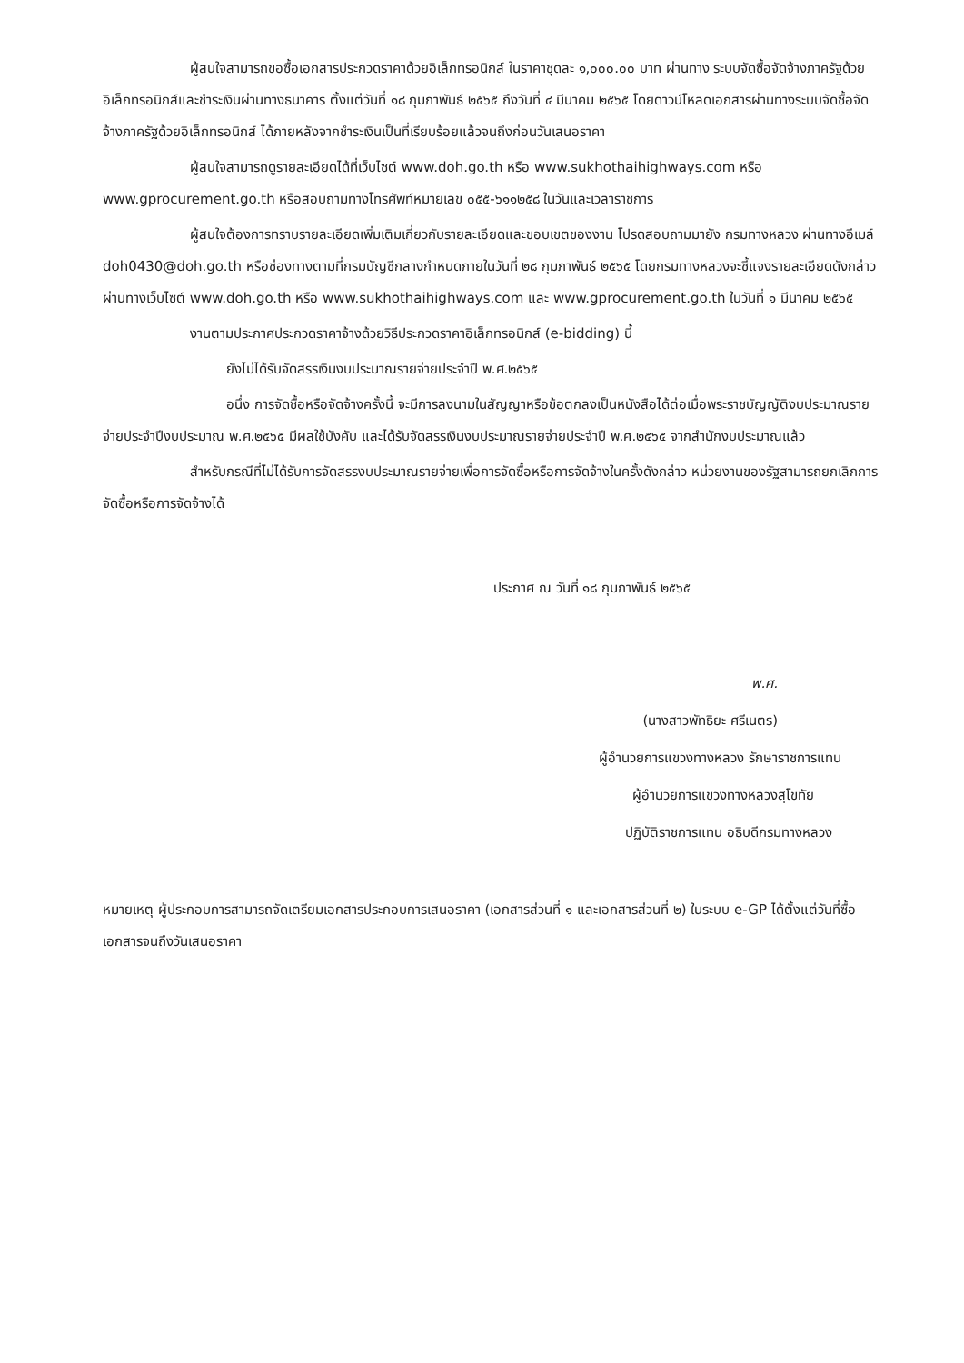ผู้สนใจสามารถขอซื้อเอกสารประกวดราคาด้วยอิเล็กทรอนิกส์ ในราคาชุดละ ๑,๐๐๐.๐๐ บาท ผ่านทาง ระบบจัดซื้อจัดจ้างภาครัฐด้วยอิเล็กทรอนิกส์และชำระเงินผ่านทางธนาคาร ตั้งแต่วันที่ ๑๘ กุมภาพันธ์ ๒๕๖๕ ถึงวันที่ ๔ มีนาคม ๒๕๖๕ โดยดาวน์โหลดเอกสารผ่านทางระบบจัดซื้อจัดจ้างภาครัฐด้วยอิเล็กทรอนิกส์ ได้ภายหลังจากชำระเงินเป็นที่เรียบร้อยแล้วจนถึงก่อนวันเสนอราคา
ผู้สนใจสามารถดูรายละเอียดได้ที่เว็บไซต์ www.doh.go.th หรือ www.sukhothaihighways.com หรือ www.gprocurement.go.th หรือสอบถามทางโทรศัพท์หมายเลข ๐๕๕-๖๑๑๒๕๘ ในวันและเวลาราชการ
ผู้สนใจต้องการทราบรายละเอียดเพิ่มเติมเกี่ยวกับรายละเอียดและขอบเขตของงาน โปรดสอบถามมายัง กรมทางหลวง ผ่านทางอีเมล์ doh0430@doh.go.th หรือช่องทางตามที่กรมบัญชีกลางกำหนดภายในวันที่ ๒๘ กุมภาพันธ์ ๒๕๖๕ โดยกรมทางหลวงจะชี้แจงรายละเอียดดังกล่าวผ่านทางเว็บไซต์ www.doh.go.th หรือ www.sukhothaihighways.com และ www.gprocurement.go.th ในวันที่ ๑ มีนาคม ๒๕๖๕
งานตามประกาศประกวดราคาจ้างด้วยวิธีประกวดราคาอิเล็กทรอนิกส์ (e-bidding) นี้
ยังไม่ได้รับจัดสรรเงินงบประมาณรายจ่ายประจำปี พ.ศ.๒๕๖๕
อนึ่ง การจัดซื้อหรือจัดจ้างครั้งนี้ จะมีการลงนามในสัญญาหรือข้อตกลงเป็นหนังสือได้ต่อเมื่อพระราชบัญญัติงบประมาณรายจ่ายประจำปีงบประมาณ พ.ศ.๒๕๖๕ มีผลใช้บังคับ และได้รับจัดสรรเงินงบประมาณรายจ่ายประจำปี พ.ศ.๒๕๖๕ จากสำนักงบประมาณแล้ว
สำหรับกรณีที่ไม่ได้รับการจัดสรรงบประมาณรายจ่ายเพื่อการจัดซื้อหรือการจัดจ้างในครั้งดังกล่าว หน่วยงานของรัฐสามารถยกเลิกการจัดซื้อหรือการจัดจ้างได้
ประกาศ ณ วันที่ ๑๘ กุมภาพันธ์ ๒๕๖๕
พ.ศ.
(นางสาวพัทธิยะ ศรีเนตร)
ผู้อำนวยการแขวงทางหลวง รักษาราชการแทน
ผู้อำนวยการแขวงทางหลวงสุโขทัย
ปฏิบัติราชการแทน อธิบดีกรมทางหลวง
หมายเหตุ ผู้ประกอบการสามารถจัดเตรียมเอกสารประกอบการเสนอราคา (เอกสารส่วนที่ ๑ และเอกสารส่วนที่ ๒) ในระบบ e-GP ได้ตั้งแต่วันที่ซื้อเอกสารจนถึงวันเสนอราคา